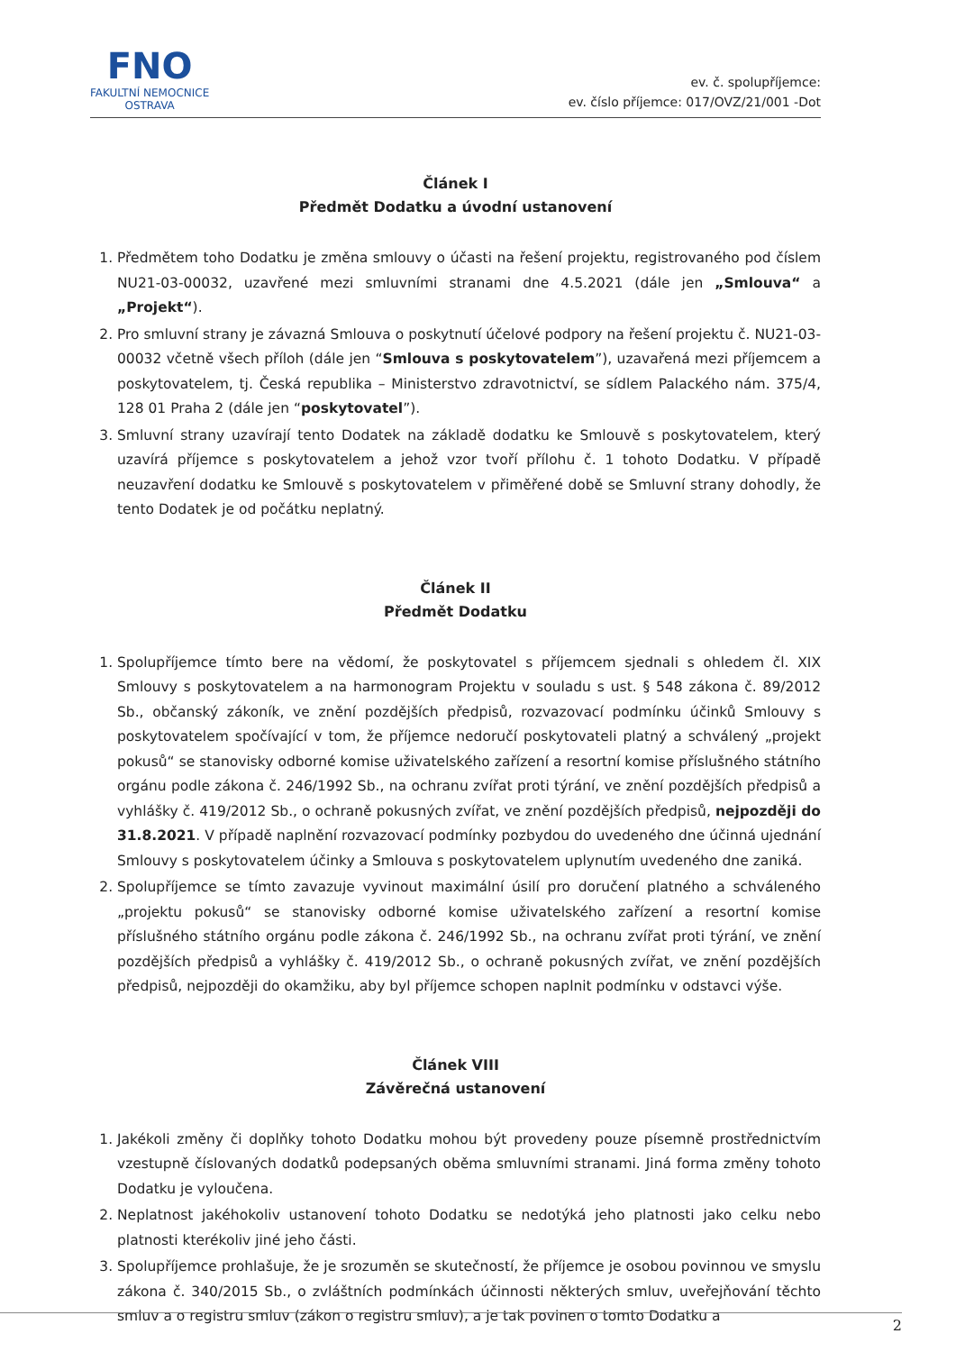FNO
FAKULTNÍ NEMOCNICE
OSTRAVA
ev. č. spolupříjemce:
ev. číslo příjemce: 017/OVZ/21/001 -Dot
Článek I
Předmět Dodatku a úvodní ustanovení
1. Předmětem toho Dodatku je změna smlouvy o účasti na řešení projektu, registrovaného pod číslem NU21-03-00032, uzavřené mezi smluvními stranami dne 4.5.2021 (dále jen „Smlouva“ a „Projekt“).
2. Pro smluvní strany je závazná Smlouva o poskytnutí účelové podpory na řešení projektu č. NU21-03-00032 včetně všech příloh (dále jen “Smlouva s poskytovatelem”), uzavařená mezi příjemcem a poskytovatelem, tj. Česká republika – Ministerstvo zdravotnictví, se sídlem Palackého nám. 375/4, 128 01 Praha 2 (dále jen “poskytovatel”).
3. Smluvní strany uzavírají tento Dodatek na základě dodatku ke Smlouvě s poskytovatelem, který uzavírá příjemce s poskytovatelem a jehož vzor tvoří přílohu č. 1 tohoto Dodatku. V případě neuzavření dodatku ke Smlouvě s poskytovatelem v přiměřené době se Smluvní strany dohodly, že tento Dodatek je od počátku neplatný.
Článek II
Předmět Dodatku
1. Spolupříjemce tímto bere na vědomí, že poskytovatel s příjemcem sjednali s ohledem čl. XIX Smlouvy s poskytovatelem a na harmonogram Projektu v souladu s ust. § 548 zákona č. 89/2012 Sb., občanský zákoník, ve znění pozdějších předpisů, rozvazovací podmínku účinků Smlouvy s poskytovatelem spočívající v tom, že příjemce nedoručí poskytovateli platný a schválený „projekt pokusů“ se stanovisky odborné komise uživatelského zařízení a resortní komise příslušného státního orgánu podle zákona č. 246/1992 Sb., na ochranu zvířat proti týrání, ve znění pozdějších předpisů a vyhlášky č. 419/2012 Sb., o ochraně pokusných zvířat, ve znění pozdějších předpisů, nejpozději do 31.8.2021. V případě naplnění rozvazovací podmínky pozbydou do uvedeného dne účinná ujednání Smlouvy s poskytovatelem účinky a Smlouva s poskytovatelem uplynutím uvedeného dne zaniká.
2. Spolupříjemce se tímto zavazuje vyvinout maximální úsilí pro doručení platného a schváleného „projektu pokusů“ se stanovisky odborné komise uživatelského zařízení a resortní komise příslušného státního orgánu podle zákona č. 246/1992 Sb., na ochranu zvířat proti týrání, ve znění pozdějších předpisů a vyhlášky č. 419/2012 Sb., o ochraně pokusných zvířat, ve znění pozdějších předpisů, nejpozději do okamžiku, aby byl příjemce schopen naplnit podmínku v odstavci výše.
Článek VIII
Závěrečná ustanovení
1. Jakékoli změny či doplňky tohoto Dodatku mohou být provedeny pouze písemně prostřednictvím vzestupně číslovaných dodatků podepsaných oběma smluvními stranami. Jiná forma změny tohoto Dodatku je vyloučena.
2. Neplatnost jakéhokoliv ustanovení tohoto Dodatku se nedotýká jeho platnosti jako celku nebo platnosti kterékoliv jiné jeho části.
3. Spolupříjemce prohlašuje, že je srozuměn se skutečností, že příjemce je osobou povinnou ve smyslu zákona č. 340/2015 Sb., o zvláštních podmínkách účinnosti některých smluv, uveřejňování těchto smluv a o registru smluv (zákon o registru smluv), a je tak povinen o tomto Dodatku a
2